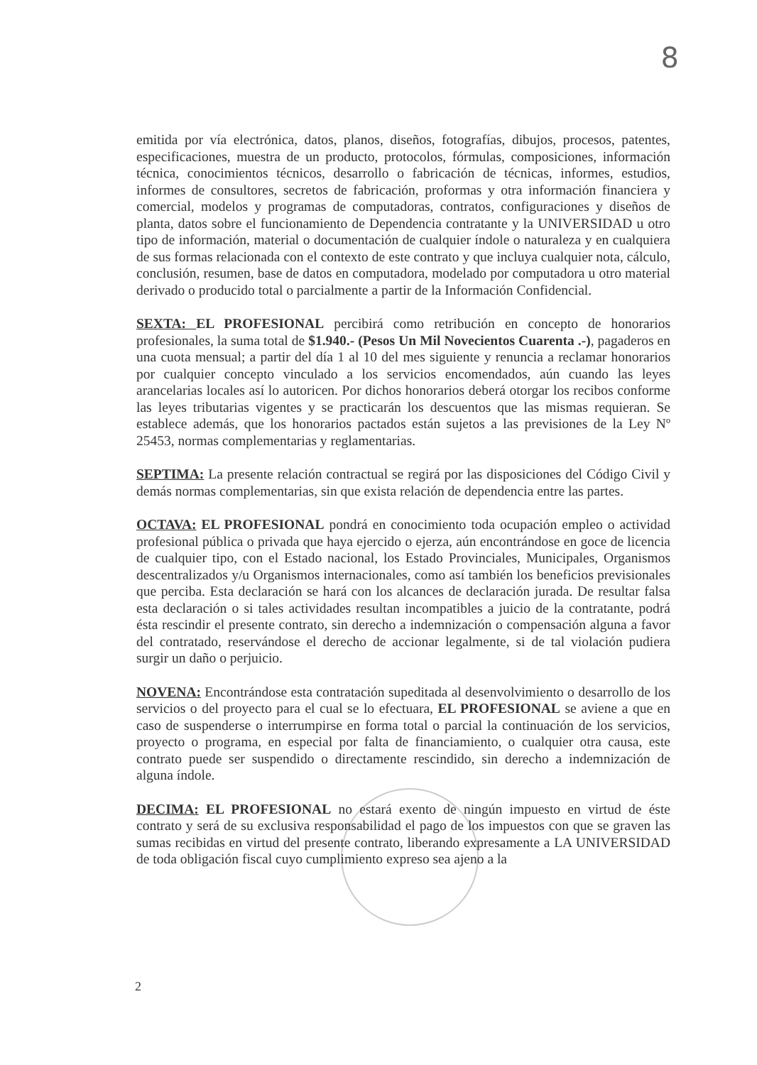8
emitida por vía electrónica, datos, planos, diseños, fotografías, dibujos, procesos, patentes, especificaciones, muestra de un producto, protocolos, fórmulas, composiciones, información técnica, conocimientos técnicos, desarrollo o fabricación de técnicas, informes, estudios, informes de consultores, secretos de fabricación, proformas y otra información financiera y comercial, modelos y programas de computadoras, contratos, configuraciones y diseños de planta, datos sobre el funcionamiento de Dependencia contratante y la UNIVERSIDAD u otro tipo de información, material o documentación de cualquier índole o naturaleza y en cualquiera de sus formas relacionada con el contexto de este contrato y que incluya cualquier nota, cálculo, conclusión, resumen, base de datos en computadora, modelado por computadora u otro material derivado o producido total o parcialmente a partir de la Información Confidencial.
SEXTA: EL PROFESIONAL percibirá como retribución en concepto de honorarios profesionales, la suma total de $1.940.- (Pesos Un Mil Novecientos Cuarenta .-), pagaderos en una cuota mensual; a partir del día 1 al 10 del mes siguiente y renuncia a reclamar honorarios por cualquier concepto vinculado a los servicios encomendados, aún cuando las leyes arancelarias locales así lo autoricen. Por dichos honorarios deberá otorgar los recibos conforme las leyes tributarias vigentes y se practicarán los descuentos que las mismas requieran. Se establece además, que los honorarios pactados están sujetos a las previsiones de la Ley Nº 25453, normas complementarias y reglamentarias.
SEPTIMA: La presente relación contractual se regirá por las disposiciones del Código Civil y demás normas complementarias, sin que exista relación de dependencia entre las partes.
OCTAVA: EL PROFESIONAL pondrá en conocimiento toda ocupación empleo o actividad profesional pública o privada que haya ejercido o ejerza, aún encontrándose en goce de licencia de cualquier tipo, con el Estado nacional, los Estado Provinciales, Municipales, Organismos descentralizados y/u Organismos internacionales, como así también los beneficios previsionales que perciba. Esta declaración se hará con los alcances de declaración jurada. De resultar falsa esta declaración o si tales actividades resultan incompatibles a juicio de la contratante, podrá ésta rescindir el presente contrato, sin derecho a indemnización o compensación alguna a favor del contratado, reservándose el derecho de accionar legalmente, si de tal violación pudiera surgir un daño o perjuicio.
NOVENA: Encontrándose esta contratación supeditada al desenvolvimiento o desarrollo de los servicios o del proyecto para el cual se lo efectuara, EL PROFESIONAL se aviene a que en caso de suspenderse o interrumpirse en forma total o parcial la continuación de los servicios, proyecto o programa, en especial por falta de financiamiento, o cualquier otra causa, este contrato puede ser suspendido o directamente rescindido, sin derecho a indemnización de alguna índole.
DECIMA: EL PROFESIONAL no estará exento de ningún impuesto en virtud de éste contrato y será de su exclusiva responsabilidad el pago de los impuestos con que se graven las sumas recibidas en virtud del presente contrato, liberando expresamente a LA UNIVERSIDAD de toda obligación fiscal cuyo cumplimiento expreso sea ajeno a la
2